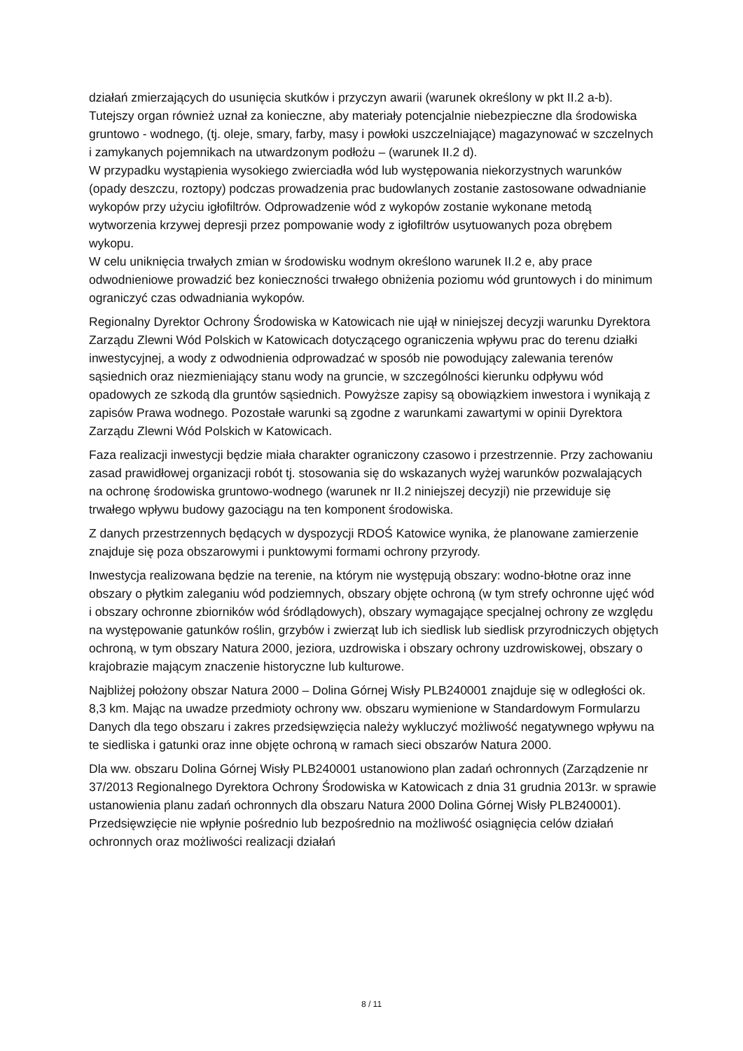działań zmierzających do usunięcia skutków i przyczyn awarii (warunek określony w pkt II.2 a-b). Tutejszy organ również uznał za konieczne, aby materiały potencjalnie niebezpieczne dla środowiska gruntowo - wodnego, (tj. oleje, smary, farby, masy i powłoki uszczelniające) magazynować w szczelnych i zamykanych pojemnikach na utwardzonym podłożu – (warunek II.2 d).
W przypadku wystąpienia wysokiego zwierciadła wód lub występowania niekorzystnych warunków (opady deszczu, roztopy) podczas prowadzenia prac budowlanych zostanie zastosowane odwadnianie wykopów przy użyciu igłofiltrów. Odprowadzenie wód z wykopów zostanie wykonane metodą wytworzenia krzywej depresji przez pompowanie wody z igłofiltrów usytuowanych poza obrębem wykopu.
W celu uniknięcia trwałych zmian w środowisku wodnym określono warunek II.2 e, aby prace odwodnieniowe prowadzić bez konieczności trwałego obniżenia poziomu wód gruntowych i do minimum ograniczyć czas odwadniania wykopów.
Regionalny Dyrektor Ochrony Środowiska w Katowicach nie ujął w niniejszej decyzji warunku Dyrektora Zarządu Zlewni Wód Polskich w Katowicach dotyczącego ograniczenia wpływu prac do terenu działki inwestycyjnej, a wody z odwodnienia odprowadzać w sposób nie powodujący zalewania terenów sąsiednich oraz niezmieniający stanu wody na gruncie, w szczególności kierunku odpływu wód opadowych ze szkodą dla gruntów sąsiednich. Powyższe zapisy są obowiązkiem inwestora i wynikają z zapisów Prawa wodnego. Pozostałe warunki są zgodne z warunkami zawartymi w opinii Dyrektora Zarządu Zlewni Wód Polskich w Katowicach.
Faza realizacji inwestycji będzie miała charakter ograniczony czasowo i przestrzennie. Przy zachowaniu zasad prawidłowej organizacji robót tj. stosowania się do wskazanych wyżej warunków pozwalających na ochronę środowiska gruntowo-wodnego (warunek nr II.2 niniejszej decyzji) nie przewiduje się trwałego wpływu budowy gazociągu na ten komponent środowiska.
Z danych przestrzennych będących w dyspozycji RDOŚ Katowice wynika, że planowane zamierzenie znajduje się poza obszarowymi i punktowymi formami ochrony przyrody.
Inwestycja realizowana będzie na terenie, na którym nie występują obszary: wodno-błotne oraz inne obszary o płytkim zaleganiu wód podziemnych, obszary objęte ochroną (w tym strefy ochronne ujęć wód i obszary ochronne zbiorników wód śródlądowych), obszary wymagające specjalnej ochrony ze względu na występowanie gatunków roślin, grzybów i zwierząt lub ich siedlisk lub siedlisk przyrodniczych objętych ochroną, w tym obszary Natura 2000, jeziora, uzdrowiska i obszary ochrony uzdrowiskowej, obszary o krajobrazie mającym znaczenie historyczne lub kulturowe.
Najbliżej położony obszar Natura 2000 – Dolina Górnej Wisły PLB240001 znajduje się w odległości ok. 8,3 km. Mając na uwadze przedmioty ochrony ww. obszaru wymienione w Standardowym Formularzu Danych dla tego obszaru i zakres przedsięwzięcia należy wykluczyć możliwość negatywnego wpływu na te siedliska i gatunki oraz inne objęte ochroną w ramach sieci obszarów Natura 2000.
Dla ww. obszaru Dolina Górnej Wisły PLB240001 ustanowiono plan zadań ochronnych (Zarządzenie nr 37/2013 Regionalnego Dyrektora Ochrony Środowiska w Katowicach z dnia 31 grudnia 2013r. w sprawie ustanowienia planu zadań ochronnych dla obszaru Natura 2000 Dolina Górnej Wisły PLB240001). Przedsięwzięcie nie wpłynie pośrednio lub bezpośrednio na możliwość osiągnięcia celów działań ochronnych oraz możliwości realizacji działań
8 / 11